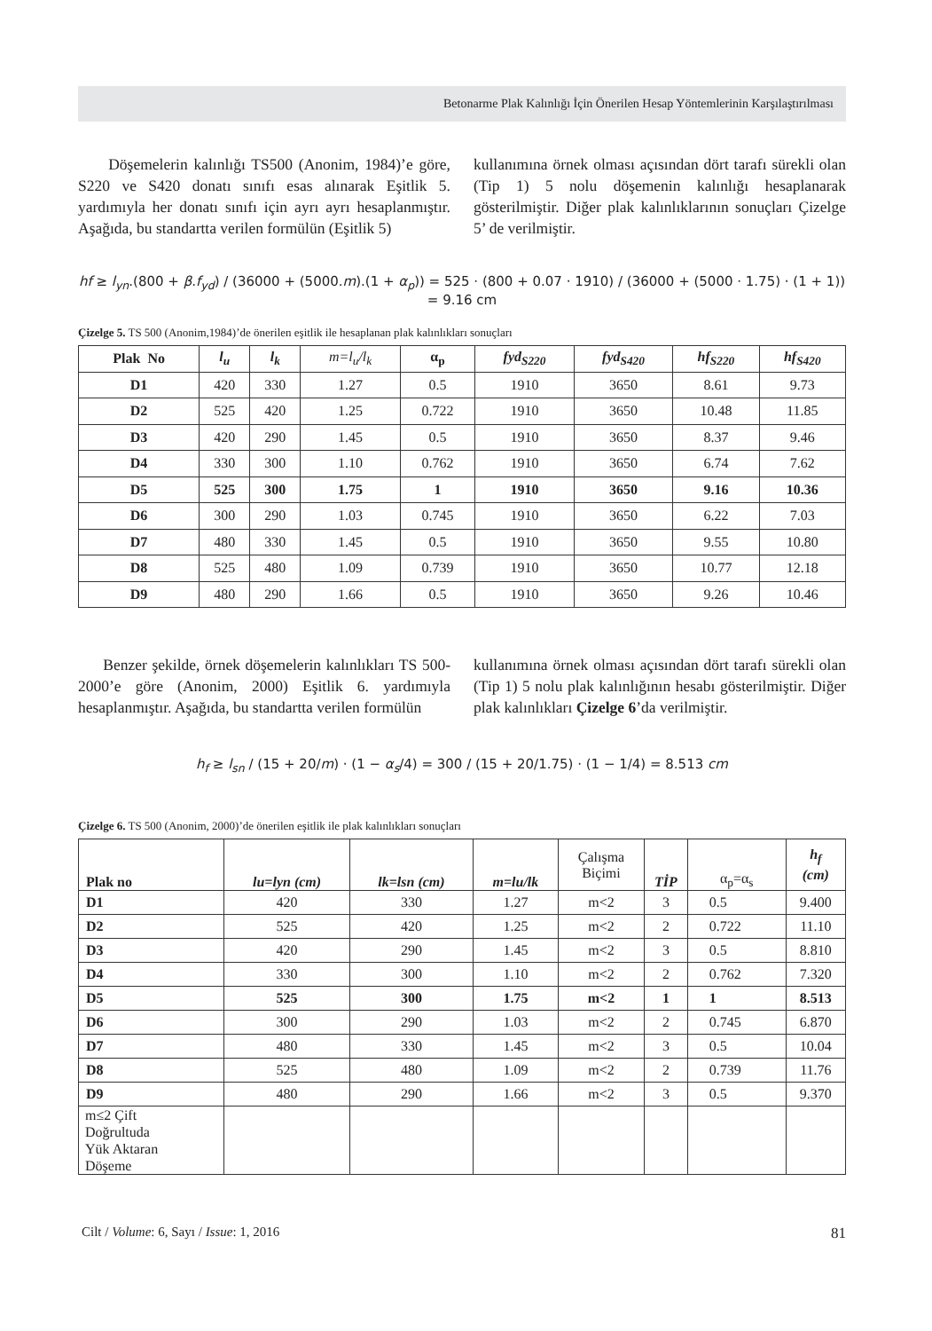Betonarme Plak Kalınlığı İçin Önerilen Hesap Yöntemlerinin Karşılaştırılması
Döşemelerin kalınlığı TS500 (Anonim, 1984)’e göre, S220 ve S420 donatı sınıfı esas alınarak Eşitlik 5. yardımıyla her donatı sınıfı için ayrı ayrı hesaplanmıştır. Aşağıda, bu standartta verilen formülün (Eşitlik 5)
kullanımına örnek olması açısından dört tarafı sürekli olan (Tip 1) 5 nolu döşemenin kalınlığı hesaplanarak gösterilmiştir. Diğer plak kalınlıklarının sonuçları Çizelge 5’ de verilmiştir.
hf ≥ l<sub>yn</sub>.(800 + β.f<sub>yd</sub>) / (36000 + (5000.m).(1 + α<sub>p</sub>)) = 525 · (800 + 0.07 · 1910) / (36000 + (5000 · 1.75) · (1 + 1)) = 9.16 cm
Çizelge 5. TS 500 (Anonim,1984)’de önerilen eşitlik ile hesaplanan plak kalınlıkları sonuçları
| Plak No | l<sub>u</sub> | l<sub>k</sub> | m=l<sub>u</sub>/l<sub>k</sub> | α<sub>p</sub> | fyd<sub>S220</sub> | fyd<sub>S420</sub> | hf<sub>S220</sub> | hf<sub>S420</sub> |
| --- | --- | --- | --- | --- | --- | --- | --- | --- |
| D1 | 420 | 330 | 1.27 | 0.5 | 1910 | 3650 | 8.61 | 9.73 |
| D2 | 525 | 420 | 1.25 | 0.722 | 1910 | 3650 | 10.48 | 11.85 |
| D3 | 420 | 290 | 1.45 | 0.5 | 1910 | 3650 | 8.37 | 9.46 |
| D4 | 330 | 300 | 1.10 | 0.762 | 1910 | 3650 | 6.74 | 7.62 |
| D5 | 525 | 300 | 1.75 | 1 | 1910 | 3650 | 9.16 | 10.36 |
| D6 | 300 | 290 | 1.03 | 0.745 | 1910 | 3650 | 6.22 | 7.03 |
| D7 | 480 | 330 | 1.45 | 0.5 | 1910 | 3650 | 9.55 | 10.80 |
| D8 | 525 | 480 | 1.09 | 0.739 | 1910 | 3650 | 10.77 | 12.18 |
| D9 | 480 | 290 | 1.66 | 0.5 | 1910 | 3650 | 9.26 | 10.46 |
Benzer şekilde, örnek döşemelerin kalınlıkları TS 500-2000’e göre (Anonim, 2000) Eşitlik 6. yardımıyla hesaplanmıştır. Aşağıda, bu standartta verilen formülün
kullanımına örnek olması açısından dört tarafı sürekli olan (Tip 1) 5 nolu plak kalınlığının hesabı gösterilmiştir. Diğer plak kalınlıkları Çizelge 6’da verilmiştir.
h<sub>f</sub> ≥ l<sub>sn</sub> / (15 + 20/m) · (1 − α<sub>s</sub>/4) = 300 / (15 + 20/1.75) · (1 − 1/4) = 8.513 cm
Çizelge 6. TS 500 (Anonim, 2000)’de önerilen eşitlik ile plak kalınlıkları sonuçları
| Plak no | lu=lyn (cm) | lk=lsn (cm) | m=lu/lk | Çalışma Biçimi | TİP | α<sub>p</sub>=α<sub>s</sub> | h<sub>f</sub> (cm) |
| D1 | 420 | 330 | 1.27 | m<2 | 3 | 0.5 | 9.400 |
| D2 | 525 | 420 | 1.25 | m<2 | 2 | 0.722 | 11.10 |
| D3 | 420 | 290 | 1.45 | m<2 | 3 | 0.5 | 8.810 |
| D4 | 330 | 300 | 1.10 | m<2 | 2 | 0.762 | 7.320 |
| D5 | 525 | 300 | 1.75 | m<2 | 1 | 1 | 8.513 |
| D6 | 300 | 290 | 1.03 | m<2 | 2 | 0.745 | 6.870 |
| D7 | 480 | 330 | 1.45 | m<2 | 3 | 0.5 | 10.04 |
| D8 | 525 | 480 | 1.09 | m<2 | 2 | 0.739 | 11.76 |
| D9 | 480 | 290 | 1.66 | m<2 | 3 | 0.5 | 9.370 |
| m≤2 Çift Doğrultuda Yük Aktaran Döşeme | | | | | | | |
Cilt / Volume: 6, Sayı / Issue: 1, 2016 81